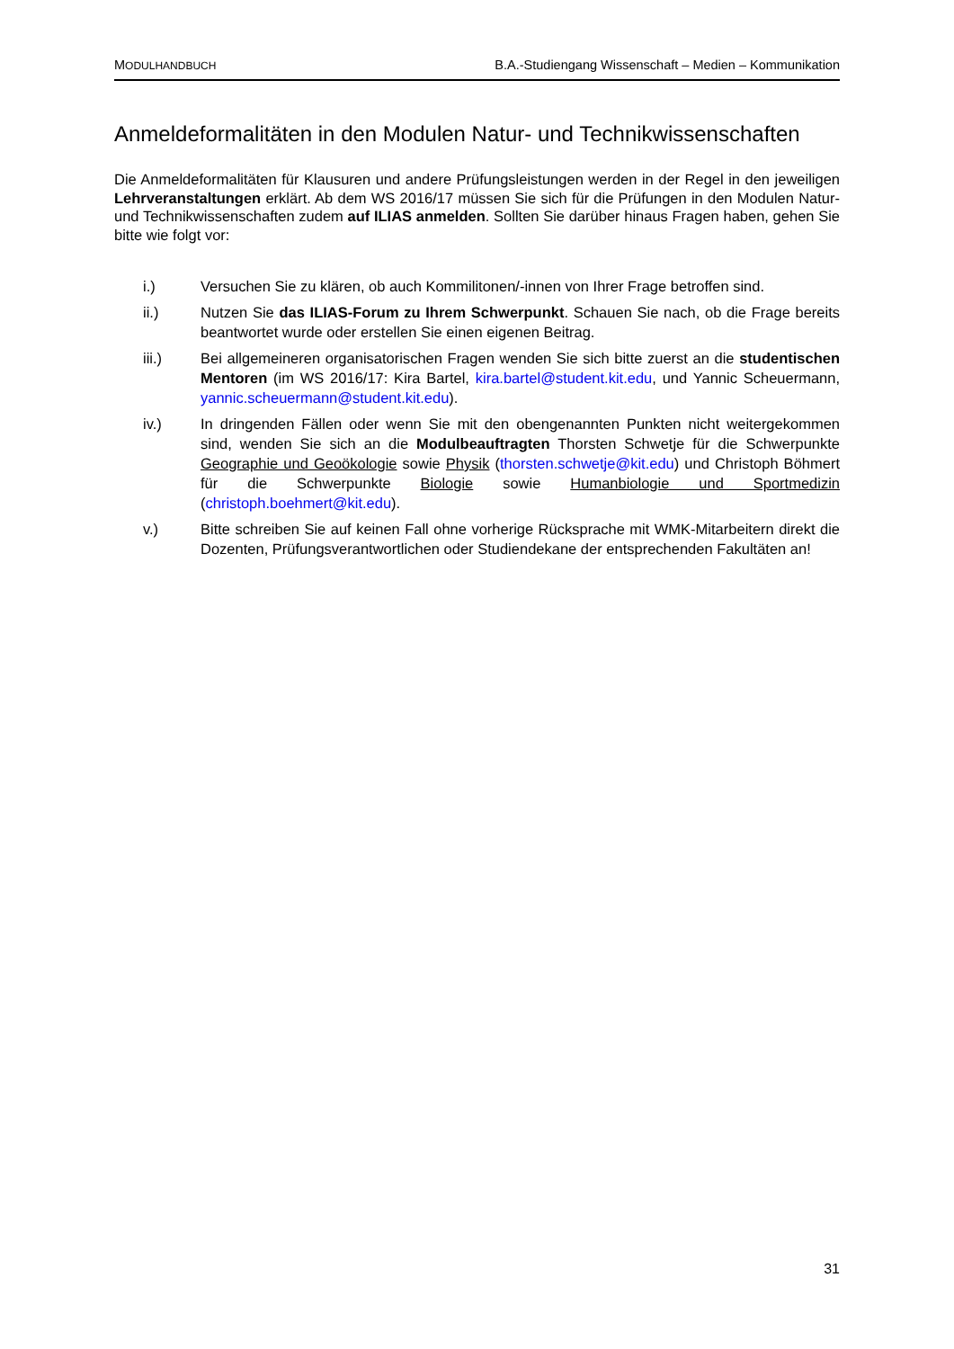MODULHANDBUCH B.A.-Studiengang Wissenschaft – Medien – Kommunikation
Anmeldeformalitäten in den Modulen Natur- und Technikwissenschaften
Die Anmeldeformalitäten für Klausuren und andere Prüfungsleistungen werden in der Regel in den jeweiligen Lehrveranstaltungen erklärt. Ab dem WS 2016/17 müssen Sie sich für die Prüfungen in den Modulen Natur- und Technikwissenschaften zudem auf ILIAS anmelden. Sollten Sie darüber hinaus Fragen haben, gehen Sie bitte wie folgt vor:
i.) Versuchen Sie zu klären, ob auch Kommilitonen/-innen von Ihrer Frage betroffen sind.
ii.) Nutzen Sie das ILIAS-Forum zu Ihrem Schwerpunkt. Schauen Sie nach, ob die Frage bereits beantwortet wurde oder erstellen Sie einen eigenen Beitrag.
iii.) Bei allgemeineren organisatorischen Fragen wenden Sie sich bitte zuerst an die studentischen Mentoren (im WS 2016/17: Kira Bartel, kira.bartel@student.kit.edu, und Yannic Scheuermann, yannic.scheuermann@student.kit.edu).
iv.) In dringenden Fällen oder wenn Sie mit den obengenannten Punkten nicht weitergekommen sind, wenden Sie sich an die Modulbeauftragten Thorsten Schwetje für die Schwerpunkte Geographie und Geoökologie sowie Physik (thorsten.schwetje@kit.edu) und Christoph Böhmert für die Schwerpunkte Biologie sowie Humanbiologie und Sportmedizin (christoph.boehmert@kit.edu).
v.) Bitte schreiben Sie auf keinen Fall ohne vorherige Rücksprache mit WMK-Mitarbeitern direkt die Dozenten, Prüfungsverantwortlichen oder Studiendekane der entsprechenden Fakultäten an!
31